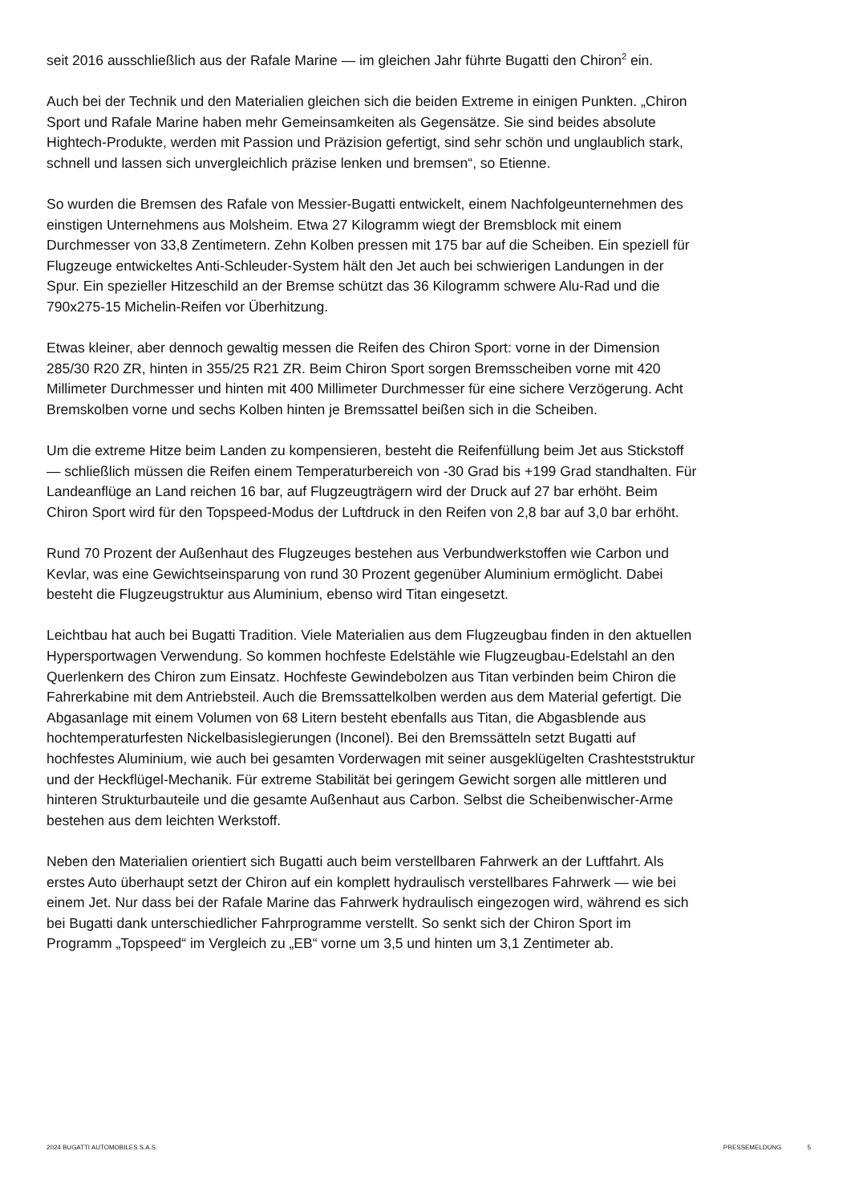seit 2016 ausschließlich aus der Rafale Marine — im gleichen Jahr führte Bugatti den Chiron<sup>2</sup> ein.
Auch bei der Technik und den Materialien gleichen sich die beiden Extreme in einigen Punkten. „Chiron Sport und Rafale Marine haben mehr Gemeinsamkeiten als Gegensätze. Sie sind beides absolute Hightech-Produkte, werden mit Passion und Präzision gefertigt, sind sehr schön und unglaublich stark, schnell und lassen sich unvergleichlich präzise lenken und bremsen“, so Etienne.
So wurden die Bremsen des Rafale von Messier-Bugatti entwickelt, einem Nachfolgeunternehmen des einstigen Unternehmens aus Molsheim. Etwa 27 Kilogramm wiegt der Bremsblock mit einem Durchmesser von 33,8 Zentimetern. Zehn Kolben pressen mit 175 bar auf die Scheiben. Ein speziell für Flugzeuge entwickeltes Anti-Schleuder-System hält den Jet auch bei schwierigen Landungen in der Spur. Ein spezieller Hitzeschild an der Bremse schützt das 36 Kilogramm schwere Alu-Rad und die 790x275-15 Michelin-Reifen vor Überhitzung.
Etwas kleiner, aber dennoch gewaltig messen die Reifen des Chiron Sport: vorne in der Dimension 285/30 R20 ZR, hinten in 355/25 R21 ZR. Beim Chiron Sport sorgen Bremsscheiben vorne mit 420 Millimeter Durchmesser und hinten mit 400 Millimeter Durchmesser für eine sichere Verzögerung. Acht Bremskolben vorne und sechs Kolben hinten je Bremssattel beißen sich in die Scheiben.
Um die extreme Hitze beim Landen zu kompensieren, besteht die Reifenfüllung beim Jet aus Stickstoff — schließlich müssen die Reifen einem Temperaturbereich von -30 Grad bis +199 Grad standhalten. Für Landeanflüge an Land reichen 16 bar, auf Flugzeugträgern wird der Druck auf 27 bar erhöht. Beim Chiron Sport wird für den Topspeed-Modus der Luftdruck in den Reifen von 2,8 bar auf 3,0 bar erhöht.
Rund 70 Prozent der Außenhaut des Flugzeuges bestehen aus Verbundwerkstoffen wie Carbon und Kevlar, was eine Gewichtseinsparung von rund 30 Prozent gegenüber Aluminium ermöglicht. Dabei besteht die Flugzeugstruktur aus Aluminium, ebenso wird Titan eingesetzt.
Leichtbau hat auch bei Bugatti Tradition. Viele Materialien aus dem Flugzeugbau finden in den aktuellen Hypersportwagen Verwendung. So kommen hochfeste Edelstähle wie Flugzeugbau-Edelstahl an den Querlenkern des Chiron zum Einsatz. Hochfeste Gewindebolzen aus Titan verbinden beim Chiron die Fahrerkabine mit dem Antriebsteil. Auch die Bremssattelkolben werden aus dem Material gefertigt. Die Abgasanlage mit einem Volumen von 68 Litern besteht ebenfalls aus Titan, die Abgasblende aus hochtemperaturfesten Nickelbasislegierungen (Inconel). Bei den Bremssätteln setzt Bugatti auf hochfestes Aluminium, wie auch bei gesamten Vorderwagen mit seiner ausgeklügelten Crashteststruktur und der Heckflügel-Mechanik. Für extreme Stabilität bei geringem Gewicht sorgen alle mittleren und hinteren Strukturbauteile und die gesamte Außenhaut aus Carbon. Selbst die Scheibenwischer-Arme bestehen aus dem leichten Werkstoff.
Neben den Materialien orientiert sich Bugatti auch beim verstellbaren Fahrwerk an der Luftfahrt. Als erstes Auto überhaupt setzt der Chiron auf ein komplett hydraulisch verstellbares Fahrwerk — wie bei einem Jet. Nur dass bei der Rafale Marine das Fahrwerk hydraulisch eingezogen wird, während es sich bei Bugatti dank unterschiedlicher Fahrprogramme verstellt. So senkt sich der Chiron Sport im Programm „Topspeed“ im Vergleich zu „EB“ vorne um 3,5 und hinten um 3,1 Zentimeter ab.
2024 BUGATTI AUTOMOBILES S.A.S.
PRESSEMELDUNG 5